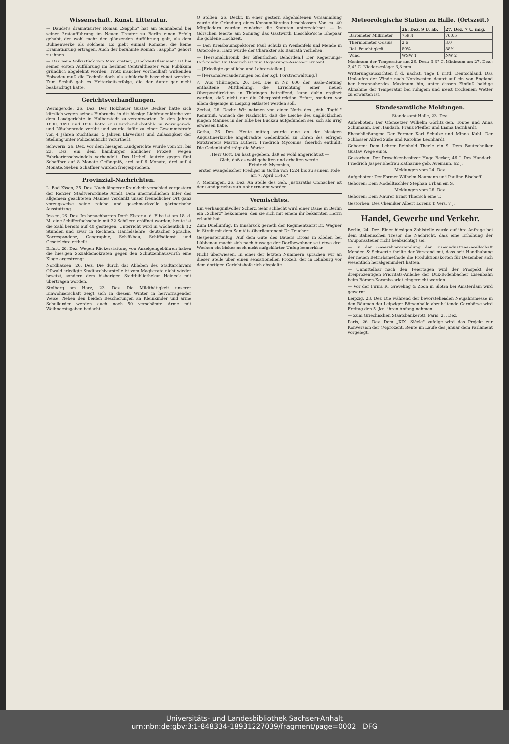Wissenschaft. Kunst. Litteratur.
— Daudet's dramatisirter Roman „Sappho" hat am Sonnabend bei seiner Erstaufführung im Neuen Theater zu Berlin einen Erfolg gehabt, der wohl mehr der glänzenden Aufführung galt, als dem Bühnenwerke als solchem. Es giebt einmal Romane, die keine Dramatisirung ertragen. Auch der berühmte Roman „Sappho" gehört zu ihnen.
— Das neue Volksstück von Max Kretzer, „Hochzeitsflammen" ist bei seiner ersten Aufführung im berliner Centraltheater vom Publikum gründlich abgelehnt worden. Trotz mancher vortheilhaft wirkenden Episoden muß die Technik doch als schülerhaft bezeichnet werden. Zum Schluß gab es Heiterkeitserfolge, die der Autor gar nicht beabsichtigt hatte.
Gerichtsverhandlungen.
Wernigerode, 26. Dez. Der Holzhauer Gustav Becker hatte sich kürzlich wegen seines Einbruchs in die hiesige Liebfrauenkirche vor dem Landgerichte in Halberstadt zu verantworten. In den Jahren 1890, 1891 und 1893 hatte er 8 Kirchendiebstähle in Wernigerode und Nöschenrode verübt und wurde dafür zu einer Gesammtstrafe von 4 Jahren Zuchthaus, 5 Jahren Ehrverlust und Zulässigkeit der Stellung unter Polizeiaufsicht verurtheilt.
Schwerin, 26. Dez. Vor dem hiesigen Landgerichte wurde vom 21. bis 23. Dez. ein dem hamburger ähnlicher Prozeß wegen Fahrkartenschwindels verhandelt. Das Urtheil lautete gegen fünf Schaffner auf 8 Monate Gefängniß, drei auf 6 Monate, drei auf 4 Monate. Sieben Schaffner wurden freigesprochen.
Provinzial-Nachrichten.
L. Bad Kösen, 25. Dez. Nach längerer Krankheit verschied vorgestern der Rentier, Stadtverordnete Arndt. Dem unermüdlichen Eifer des allgemein geachteten Mannes verdankt unser freundlicher Ort ganz vorzugsweise seine reiche und geschmackvolle gärtnerische Ausstattung.
Jessen, 26. Dez. Im benachbarten Dorfe Elster a. d. Elbe ist am 18. d. M. eine Schifferfachschule mit 32 Schülern eröffnet worden; heute ist die Zahl bereits auf 40 gestiegen. Unterricht wird in wöchentlich 12 Stunden und zwar in Rechnen, Handelslehre, deutscher Sprache, Korrespondenz, Geographie, Schiffsbau, Schiffsdienst und Gesetzlehre ertheilt.
Erfurt, 26. Dez. Wegen Rückerstattung von Anzeigengebühren haben die hiesigen Sozialdemokraten gegen den Schützenhauswirth eine Klage angestrengt.
Nordhausen, 26. Dez. Die durch das Ableben des Stadtarchivars Oßwald erledigte Stadtarchivarstelle ist vom Magistrate nicht wieder besetzt, sondern dem bisherigen Stadtbibliothekar Heineck mit übertragen worden.
Stolberg am Harz, 23. Dez. Die Mildthätigkeit unserer Einwohnerschaft zeigt sich in diesem Winter in hervorragender Weise. Neben den beiden Bescherungen an Kleinkinder und arme Schulkinder werden auch noch 50 verschämte Arme mit Weihnachtsgaben bedacht.
O Stößen, 26. Dezbr. In einer gestern abgehaltenen Versammlung wurde die Gründung eines Konsum-Vereins beschlossen. Von ca. 40 Mitgliedern wurden zunächst die Statuten unterzeichnet. — In Görschen feierte am Sonntag das Gastwirth Lieschke'sche Ehepaar die goldene Hochzeit.
— Den Kreisbauinspektoren Paul Schulz in Weißenfels und Mende in Osterode a. Harz wurde der Charakter als Baurath verliehen.
— [Personalchronik der öffentlichen Behörden.] Der Regierungs-Referendar Dr. Domrich ist zum Regierungs-Assessor ernannt.
— [Erledigte geistliche und Lehrerstellen.]
— [Personalveränderungen bei der Kgl. Forstverwaltung.]
△ Aus Thüringen, 26. Dez. Die in Nr. 600 der Saale-Zeitung enthaltene Mittheilung, die Errichtung einer neuen Oberpostdirektion in Thüringen betreffend, kann dahin ergänzt werden, daß nicht nur die Oberpostdirektion Erfurt, sondern vor allem diejenige in Leipzig entlastet werden soll.
Zerbst, 26. Dezbr. Wir nehmen von einer Notiz des „Anh. Tagbl." Kenntniß, wonach die Nachricht, daß die Leiche des unglücklichen jungen Mannes in der Elbe bei Buckau aufgefunden sei, sich als irrig erwiesen habe.
Gotha, 26. Dez. Heute mittag wurde eine an der hiesigen Augustinerkirche angebrachte Gedenktafel zu Ehren des eifrigen Mitstreiters Martin Luthers, Friedrich Myconius, feierlich enthüllt. Die Gedenktafel trägt die Worte:
„Herr Gott, Du hast gegeben, daß es wohl angericht ist —
Gieb, daß es wohl gehalten und erhalten werde.
Friedrich Myconius,
erster evangelischer Prediger in Gotha von 1524 bis zu seinem Tode am 7. April 1546."
△ Meiningen, 26. Dez. An Stelle des Geh. Justizraths Cronacher ist der Landgerichtsrath Rohr ernannt worden.
Vermischtes.
Ein verhängnißvoller Scherz. Sehr schlecht wird einer Dame in Berlin ein „Scherz" bekommen, den sie sich mit einem ihr bekannten Herrn erlaubt hat.
Zum Duellunfug. In Innsbruck gerieth der Regimentsarzt Dr. Wagner in Streit mit dem Sanitäts-Oberlieutenant Dr. Teucher.
Gespensterunfug. Auf dem Gute des Bauers Droas in Klöden bei Lübbenau macht sich nach Aussage der Dorfbewohner seit etwa drei Wochen ein bisher noch nicht aufgeklärter Unfug bemerkbar.
Nicht überwiesen. In einer der letzten Nummern sprachen wir an dieser Stelle über einen sensationellen Prozeß, der in Edinburg vor dem dortigen Gerichtshofe sich abspielte.
Meteorologische Station zu Halle. (Ortszeit.)
| | 26. Dez. 9 U. ab. | 27. Dez. 7 U. mrg. |
| --- | --- | --- |
| Barometer Millimeter | 759,4 | 760,5 |
| Thermometer Celsius | 2,6 | 3,0 |
| Rel. Feuchtigkeit | 89% | 88% |
| Wind | WSW 1 | NW 2 |
Maximum der Temperatur am 26. Dez.: 3,3° C. Minimum am 27. Dez.: 2,4° C. Niederschläge: 3,3 mm.
Witterungsaussichten f. d. nächst. Tage f. mittl. Deutschland. Das Umlaufen der Winde nach Nordwesten deutet auf ein von England her herannahendes Maximum hin, unter dessen Einfluß baldige Abnahme der Temperatur bei ruhigem und meist trockenem Wetter zu erwarten ist.
Standesamtliche Meldungen.
Standesamt Halle, 23. Dez.
Aufgeboten: Der Ofensetzer Wilhelm Görlitz gen. Töppe und Anna Schumann. Der Handarb. Franz Pfeiffer und Emma Bernhardt.
Eheschließungen: Der Former Karl Schulze und Minna Kuhl. Der Schlosser Alfred Süße und Karoline Leonhardt.
Geboren: Dem Lehrer Reinhold Theele ein S. Dem Bautechniker Gustav Wege ein S.
Gestorben: Der Droschkenbesitzer Hugo Becker, 46 J. Des Handarb. Friedrich Jasper Ehefrau Katharine geb. Avemann, 62 J.
Meldungen vom 24. Dez.
Aufgeboten: Der Former Wilhelm Naumann und Pauline Bischoff.
Geboren: Dem Modelltischler Stephan Urban ein S.
Meldungen vom 26. Dez.
Geboren: Dem Maurer Ernst Thiersch eine T.
Gestorben: Des Chemiker Albert Lorenz T. Vera, 7 J.
Handel, Gewerbe und Verkehr.
Berlin, 24. Dez. Einer hiesigen Zahlstelle wurde auf ihre Anfrage bei dem italienischen Tresor die Nachricht, dass eine Erhöhung der Couponssteuer nicht beabsichtigt sei.
— In der Generalversammlung der Eisenindustrie-Gesellschaft Menden & Schwerte theilte der Vorstand mit, dass seit Handhabung der neuen Betriebsmethode die Produktionskosten für Dezember sich wesentlich herabgemindert hätten.
— Unmittelbar nach den Feiertagen wird der Prospekt der dreiprozentigen Prioritäts-Anleihe der Dux-Bodenbacher Eisenbahn beim Börsen-Kommissariat eingereicht werden.
— Vor der Firma R. Greveling & Zoon in Sloten bei Amsterdam wird gewarnt.
Leipzig, 23. Dez. Die während der bevorstehenden Neujahrsmesse in den Räumen der Leipziger Börsenhalle abzuhaltende Garnbörse wird Freitag den 5. Jan. ihren Anfang nehmen.
— Zum Griechischen Staatsbankerott. Paris, 23. Dez.
Paris, 26. Dez. Dem „XIX. Siècle" zufolge wird das Projekt zur Konversion der 4½prozent. Rente im Laufe des Januar dem Parlament vorgelegt.
Universitäts- und Landesbibliothek Sachsen-Anhalt
urn:nbn:de:gbv:3:1-848334-18931227039/fragment/page=0002 DFG